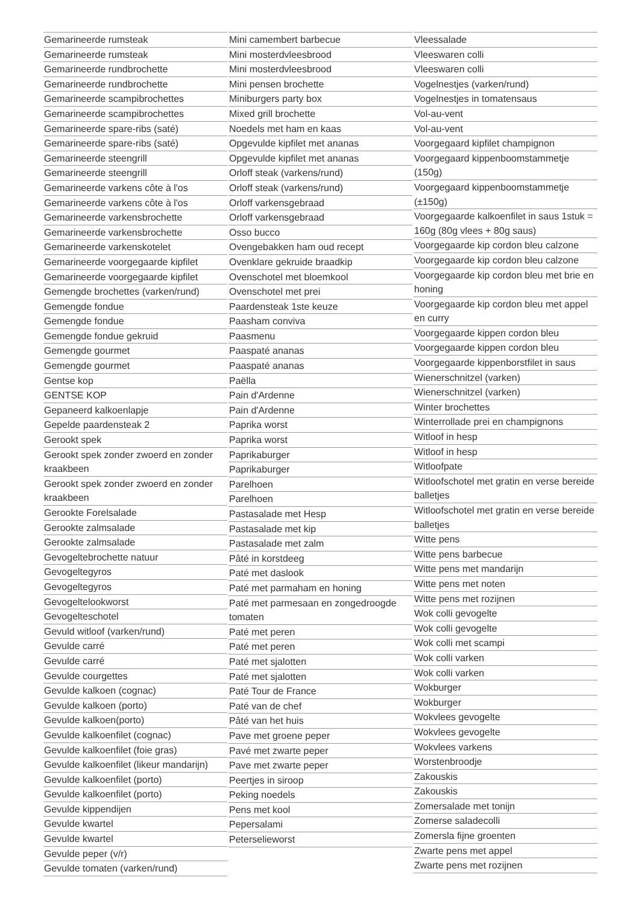Gemarineerde rumsteak
Gemarineerde rumsteak
Gemarineerde rundbrochette
Gemarineerde rundbrochette
Gemarineerde scampibrochettes
Gemarineerde scampibrochettes
Gemarineerde spare-ribs (saté)
Gemarineerde spare-ribs (saté)
Gemarineerde steengrill
Gemarineerde steengrill
Gemarineerde varkens côte à l'os
Gemarineerde varkens côte à l'os
Gemarineerde varkensbrochette
Gemarineerde varkensbrochette
Gemarineerde varkenskotelet
Gemarineerde voorgegaarde kipfilet
Gemarineerde voorgegaarde kipfilet
Gemengde brochettes (varken/rund)
Gemengde fondue
Gemengde fondue
Gemengde fondue gekruid
Gemengde gourmet
Gemengde gourmet
Gentse kop
GENTSE KOP
Gepaneerd kalkoenlapje
Gepelde paardensteak 2
Gerookt spek
Gerookt spek zonder zwoerd en zonder kraakbeen
Gerookt spek zonder zwoerd en zonder kraakbeen
Gerookte Forelsalade
Gerookte zalmsalade
Gerookte zalmsalade
Gevogeltebrochette natuur
Gevogeltegyros
Gevogeltegyros
Gevogeltelookworst
Gevogelteschotel
Gevuld witloof (varken/rund)
Gevulde carré
Gevulde carré
Gevulde courgettes
Gevulde kalkoen (cognac)
Gevulde kalkoen (porto)
Gevulde kalkoen(porto)
Gevulde kalkoenfilet (cognac)
Gevulde kalkoenfilet (foie gras)
Gevulde kalkoenfilet (likeur mandarijn)
Gevulde kalkoenfilet (porto)
Gevulde kalkoenfilet (porto)
Gevulde kippendijen
Gevulde kwartel
Gevulde kwartel
Gevulde peper (v/r)
Gevulde tomaten (varken/rund)
Mini camembert barbecue
Mini mosterdvleesbrood
Mini mosterdvleesbrood
Mini pensen brochette
Miniburgers party box
Mixed grill brochette
Noedels met ham en kaas
Opgevulde kipfilet met ananas
Opgevulde kipfilet met ananas
Orloff steak (varkens/rund)
Orloff steak (varkens/rund)
Orloff varkensgebraad
Orloff varkensgebraad
Osso bucco
Ovengebakken ham oud recept
Ovenklare gekruide braadkip
Ovenschotel met bloemkool
Ovenschotel met prei
Paardensteak 1ste keuze
Paasham conviva
Paasmenu
Paaspaté ananas
Paaspaté ananas
Paëlla
Pain d'Ardenne
Pain d'Ardenne
Paprika worst
Paprika worst
Paprikaburger
Paprikaburger
Parelhoen
Parelhoen
Pastasalade met Hesp
Pastasalade met kip
Pastasalade met zalm
Pâté in korstdeeg
Paté met daslook
Paté met parmaham en honing
Paté met parmesaan en zongedroogde tomaten
Paté met peren
Paté met peren
Paté met sjalotten
Paté met sjalotten
Paté Tour de France
Paté van de chef
Pâté van het huis
Pave met groene peper
Pavé met zwarte peper
Pave met zwarte peper
Peertjes in siroop
Peking noedels
Pens met kool
Pepersalami
Peterselieworst
Vleessalade
Vleeswaren colli
Vleeswaren colli
Vogelnestjes (varken/rund)
Vogelnestjes in tomatensaus
Vol-au-vent
Vol-au-vent
Voorgegaard kipfilet champignon
Voorgegaard kippenboomstammetje (150g)
Voorgegaard kippenboomstammetje (±150g)
Voorgegaarde kalkoenfilet in saus 1stuk = 160g (80g vlees + 80g saus)
Voorgegaarde kip cordon bleu calzone
Voorgegaarde kip cordon bleu calzone
Voorgegaarde kip cordon bleu met brie en honing
Voorgegaarde kip cordon bleu met appel en curry
Voorgegaarde kippen cordon bleu
Voorgegaarde kippen cordon bleu
Voorgegaarde kippenborstfilet in saus
Wienerschnitzel (varken)
Wienerschnitzel (varken)
Winter brochettes
Winterrollade prei en champignons
Witloof in hesp
Witloof in hesp
Witloofpate
Witloofschotel met gratin en verse bereide balletjes
Witloofschotel met gratin en verse bereide balletjes
Witte pens
Witte pens barbecue
Witte pens met mandarijn
Witte pens met noten
Witte pens met rozijnen
Wok colli gevogelte
Wok colli gevogelte
Wok colli met scampi
Wok colli varken
Wok colli varken
Wokburger
Wokburger
Wokvlees gevogelte
Wokvlees gevogelte
Wokvlees varkens
Worstenbroodje
Zakouskis
Zakouskis
Zomersalade met tonijn
Zomerse saladecolli
Zomersla fijne groenten
Zwarte pens met appel
Zwarte pens met rozijnen